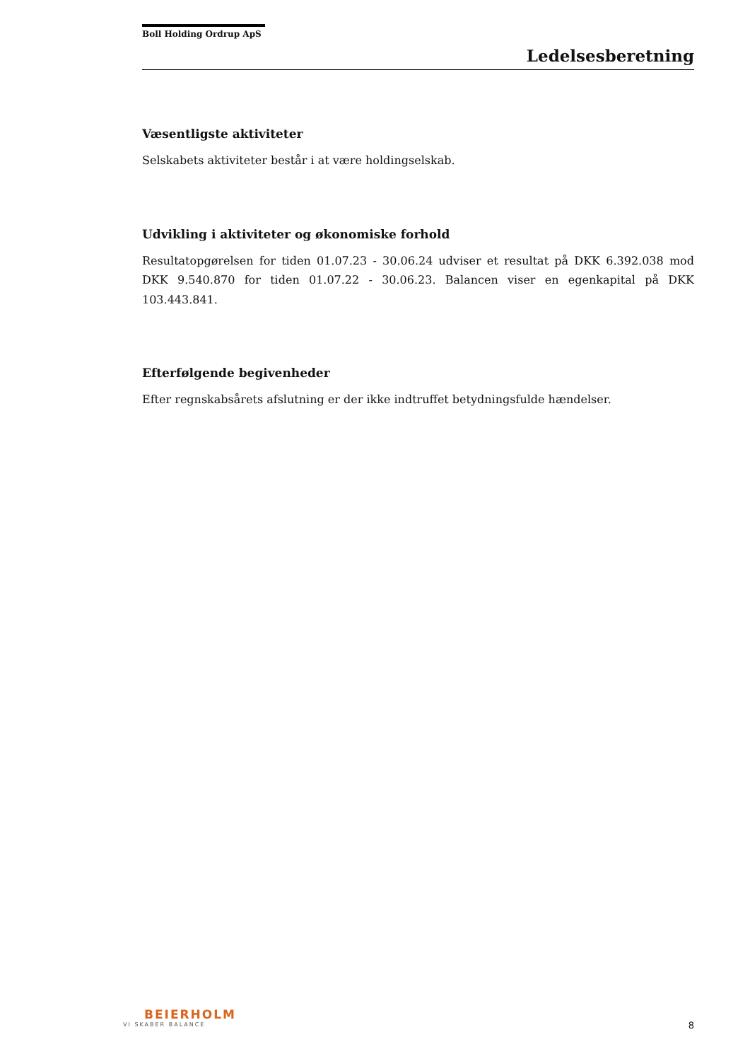Boll Holding Ordrup ApS
Ledelsesberetning
Væsentligste aktiviteter
Selskabets aktiviteter består i at være holdingselskab.
Udvikling i aktiviteter og økonomiske forhold
Resultatopgørelsen for tiden 01.07.23 - 30.06.24 udviser et resultat på DKK 6.392.038 mod DKK 9.540.870 for tiden 01.07.22 - 30.06.23. Balancen viser en egenkapital på DKK 103.443.841.
Efterfølgende begivenheder
Efter regnskabsårets afslutning er der ikke indtruffet betydningsfulde hændelser.
BEIERHOLM
VI SKABER BALANCE
8